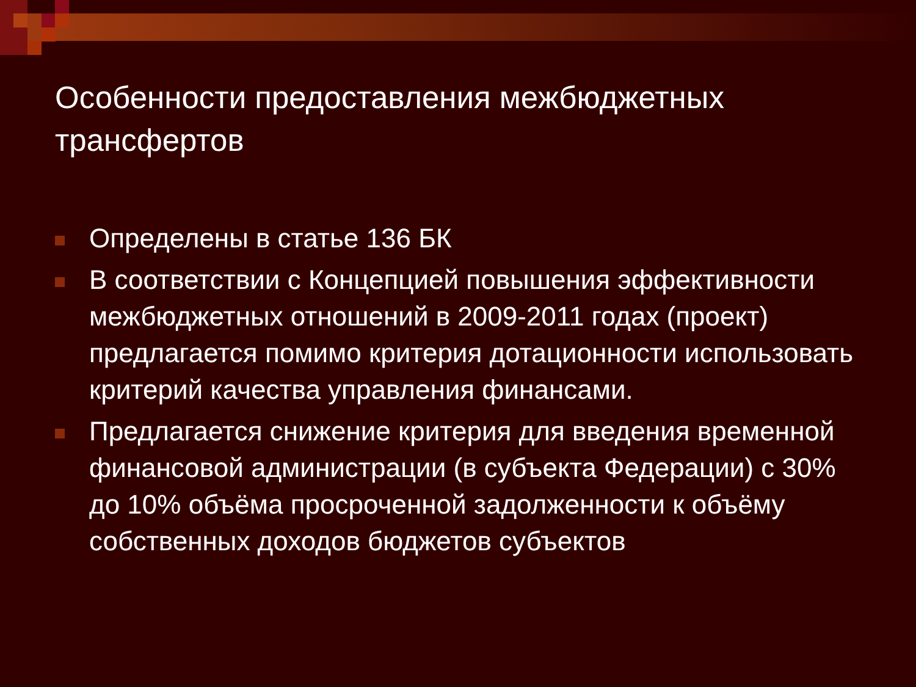Особенности предоставления межбюджетных трансфертов
Определены в статье 136 БК
В соответствии с Концепцией повышения эффективности межбюджетных отношений в 2009-2011 годах (проект) предлагается помимо критерия дотационности использовать критерий качества управления финансами.
Предлагается снижение критерия для введения временной финансовой администрации (в субъекта Федерации) с 30% до 10% объёма просроченной задолженности к объёму собственных доходов бюджетов субъектов